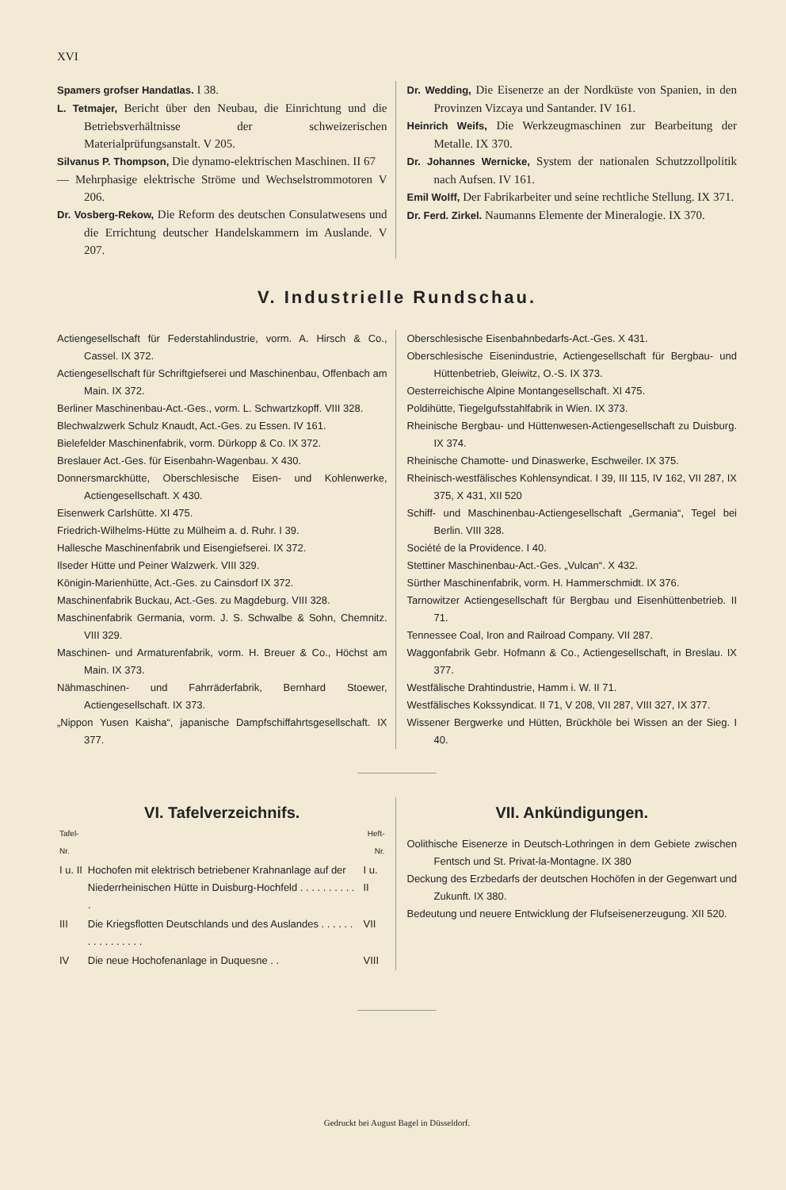XVI
Spamers grofser Handatlas. I 38.
L. Tetmajer, Bericht über den Neubau, die Einrichtung und die Betriebsverhältnisse der schweizerischen Materialprüfungsanstalt. V 205.
Silvanus P. Thompson, Die dynamo-elektrischen Maschinen. II 67
— Mehrphasige elektrische Ströme und Wechselstrommotoren V 206.
Dr. Vosberg-Rekow, Die Reform des deutschen Consulatwesens und die Errichtung deutscher Handelskammern im Auslande. V 207.
Dr. Wedding, Die Eisenerze an der Nordküste von Spanien, in den Provinzen Vizcaya und Santander. IV 161.
Heinrich Weifs, Die Werkzeugmaschinen zur Bearbeitung der Metalle. IX 370.
Dr. Johannes Wernicke, System der nationalen Schutzzollpolitik nach Aufsen. IV 161.
Emil Wolff, Der Fabrikarbeiter und seine rechtliche Stellung. IX 371.
Dr. Ferd. Zirkel. Naumanns Elemente der Mineralogie. IX 370.
V. Industrielle Rundschau.
Actiengesellschaft für Federstahlindustrie, vorm. A. Hirsch & Co., Cassel. IX 372.
Actiengesellschaft für Schriftgiefserei und Maschinenbau, Offenbach am Main. IX 372.
Berliner Maschinenbau-Act.-Ges., vorm. L. Schwartzkopff. VIII 328.
Blechwalzwerk Schulz Knaudt, Act.-Ges. zu Essen. IV 161.
Bielefelder Maschinenfabrik, vorm. Dürkopp & Co. IX 372.
Breslauer Act.-Ges. für Eisenbahn-Wagenbau. X 430.
Donnersmarckhütte, Oberschlesische Eisen- und Kohlenwerke, Actiengesellschaft. X 430.
Eisenwerk Carlshütte. XI 475.
Friedrich-Wilhelms-Hütte zu Mülheim a. d. Ruhr. I 39.
Hallesche Maschinenfabrik und Eisengiefserei. IX 372.
Ilseder Hütte und Peiner Walzwerk. VIII 329.
Königin-Marienhütte, Act.-Ges. zu Cainsdorf IX 372.
Maschinenfabrik Buckau, Act.-Ges. zu Magdeburg. VIII 328.
Maschinenfabrik Germania, vorm. J. S. Schwalbe & Sohn, Chemnitz. VIII 329.
Maschinen- und Armaturenfabrik, vorm. H. Breuer & Co., Höchst am Main. IX 373.
Nähmaschinen- und Fahrräderfabrik, Bernhard Stoewer, Actiengesellschaft. IX 373.
„Nippon Yusen Kaisha“, japanische Dampfschiffahrtsgesellschaft. IX 377.
Oberschlesische Eisenbahnbedarfs-Act.-Ges. X 431.
Oberschlesische Eisenindustrie, Actiengesellschaft für Bergbau- und Hüttenbetrieb, Gleiwitz, O.-S. IX 373.
Oesterreichische Alpine Montangesellschaft. XI 475.
Poldihütte, Tiegelgufsstahlfabrik in Wien. IX 373.
Rheinische Bergbau- und Hüttenwesen-Actiengesellschaft zu Duisburg. IX 374.
Rheinische Chamotte- und Dinaswerke, Eschweiler. IX 375.
Rheinisch-westfälisches Kohlensyndicat. I 39, III 115, IV 162, VII 287, IX 375, X 431, XII 520
Schiff- und Maschinenbau-Actiengesellschaft „Germania“, Tegel bei Berlin. VIII 328.
Société de la Providence. I 40.
Stettiner Maschinenbau-Act.-Ges. „Vulcan“. X 432.
Sürther Maschinenfabrik, vorm. H. Hammerschmidt. IX 376.
Tarnowitzer Actiengesellschaft für Bergbau und Eisenhüttenbetrieb. II 71.
Tennessee Coal, Iron and Railroad Company. VII 287.
Waggonfabrik Gebr. Hofmann & Co., Actiengesellschaft, in Breslau. IX 377.
Westfälische Drahtindustrie, Hamm i. W. II 71.
Westfälisches Kokssyndicat. II 71, V 208, VII 287, VIII 327, IX 377.
Wissener Bergwerke und Hütten, Brückhöle bei Wissen an der Sieg. I 40.
VI. Tafelverzeichnifs.
| Tafel-Nr. | | Heft-Nr. |
| I u. II | Hochofen mit elektrisch betriebener Krahnanlage auf der Niederrheinischen Hütte in Duisburg-Hochfeld . . . . . . . . . . . | I u. II |
| III | Die Kriegsflotten Deutschlands und des Auslandes . . . . . . . . . . . . . . . . | VII |
| IV | Die neue Hochofenanlage in Duquesne . . | VIII |
VII. Ankündigungen.
Oolithische Eisenerze in Deutsch-Lothringen in dem Gebiete zwischen Fentsch und St. Privat-la-Montagne. IX 380
Deckung des Erzbedarfs der deutschen Hochöfen in der Gegenwart und Zukunft. IX 380.
Bedeutung und neuere Entwicklung der Flufseisenerzeugung. XII 520.
Gedruckt bei August Bagel in Düsseldorf.